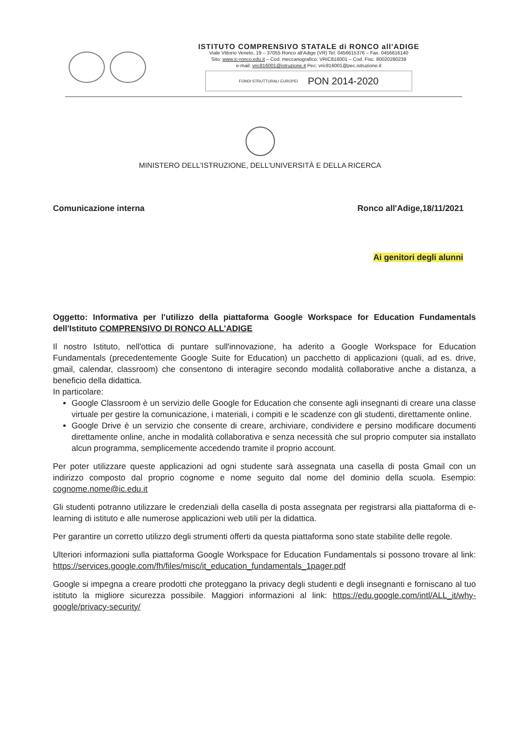ISTITUTO COMPRENSIVO STATALE di RONCO all'ADIGE
Viale Vittorio Veneto, 19 – 37055 Ronco all'Adige (VR) Tel. 0456615376 – Fax. 0456616140
Sito: www.ic-ronco.edu.it – Cod. meccanografico: VRIC816001 – Cod. Fisc. 80020280238
e-mail: vric816001@istruzione.it Pec: vric816001@pec.istruzione.it
FONDI STRUTTURALI EUROPEI PON 2014-2020
MINISTERO DELL'ISTRUZIONE, DELL'UNIVERSITÀ E DELLA RICERCA
Comunicazione interna Ronco all'Adige,18/11/2021
Ai genitori degli alunni
Oggetto: Informativa per l'utilizzo della piattaforma Google Workspace for Education Fundamentals dell'Istituto COMPRENSIVO DI RONCO ALL'ADIGE
Il nostro Istituto, nell'ottica di puntare sull'innovazione, ha aderito a Google Workspace for Education Fundamentals (precedentemente Google Suite for Education) un pacchetto di applicazioni (quali, ad es. drive, gmail, calendar, classroom) che consentono di interagire secondo modalità collaborative anche a distanza, a beneficio della didattica.
In particolare:
Google Classroom è un servizio delle Google for Education che consente agli insegnanti di creare una classe virtuale per gestire la comunicazione, i materiali, i compiti e le scadenze con gli studenti, direttamente online.
Google Drive è un servizio che consente di creare, archiviare, condividere e persino modificare documenti direttamente online, anche in modalità collaborativa e senza necessità che sul proprio computer sia installato alcun programma, semplicemente accedendo tramite il proprio account.
Per poter utilizzare queste applicazioni ad ogni studente sarà assegnata una casella di posta Gmail con un indirizzo composto dal proprio cognome e nome seguito dal nome del dominio della scuola. Esempio: cognome.nome@ic.edu.it
Gli studenti potranno utilizzare le credenziali della casella di posta assegnata per registrarsi alla piattaforma di e-learning di istituto e alle numerose applicazioni web utili per la didattica.
Per garantire un corretto utilizzo degli strumenti offerti da questa piattaforma sono state stabilite delle regole.
Ulteriori informazioni sulla piattaforma Google Workspace for Education Fundamentals si possono trovare al link: https://services.google.com/fh/files/misc/it_education_fundamentals_1pager.pdf
Google si impegna a creare prodotti che proteggano la privacy degli studenti e degli insegnanti e forniscano al tuo istituto la migliore sicurezza possibile. Maggiori informazioni al link: https://edu.google.com/intl/ALL_it/why-google/privacy-security/